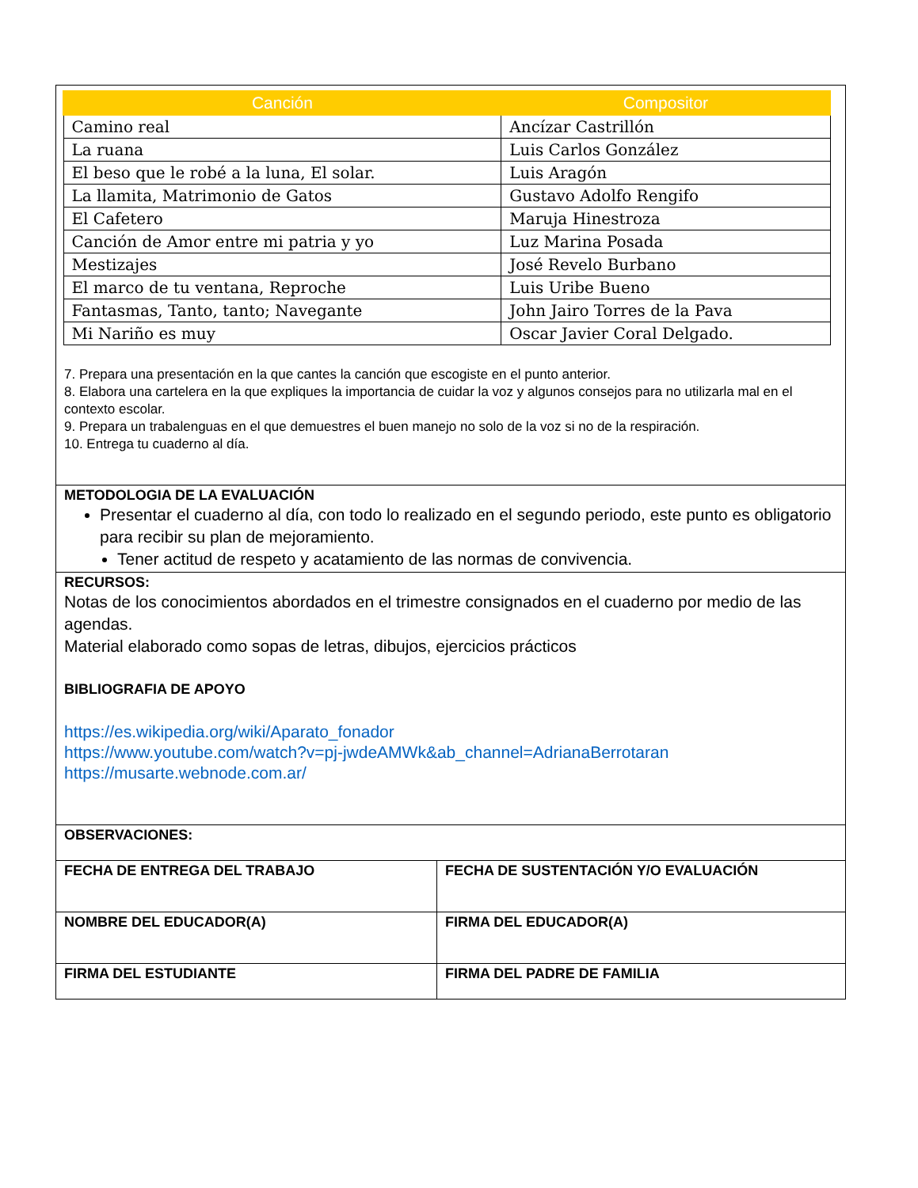| / Canción / Compositor / / --- / --- / / Camino real / Ancízar Castrillón / / La ruana / Luis Carlos González / / El beso que le robé a la luna, El solar. / Luis Aragón / / La llamita, Matrimonio de Gatos / Gustavo Adolfo Rengifo / / El Cafetero / Maruja Hinestroza / / Canción de Amor entre mi patria y yo / Luz Marina Posada / / Mestizajes / José Revelo Burbano / / El marco de tu ventana, Reproche / Luis Uribe Bueno / / Fantasmas, Tanto, tanto; Navegante / John Jairo Torres de la Pava / / Mi Nariño es muy / Oscar Javier Coral Delgado. / 7. Prepara una presentación en la que cantes la canción que escogiste en el punto anterior. 8. Elabora una cartelera en la que expliques la importancia de cuidar la voz y algunos consejos para no utilizarla mal en el contexto escolar. 9. Prepara un trabalenguas en el que demuestres el buen manejo no solo de la voz si no de la respiración. 10. Entrega tu cuaderno al día. | |
| METODOLOGIA DE LA EVALUACIÓN Presentar el cuaderno al día, con todo lo realizado en el segundo periodo, este punto es obligatorio para recibir su plan de mejoramiento. Tener actitud de respeto y acatamiento de las normas de convivencia. | |
| RECURSOS: Notas de los conocimientos abordados en el trimestre consignados en el cuaderno por medio de las agendas. Material elaborado como sopas de letras, dibujos, ejercicios prácticos BIBLIOGRAFIA DE APOYO https://es.wikipedia.org/wiki/Aparato_fonador https://www.youtube.com/watch?v=pj-jwdeAMWk&ab_channel=AdrianaBerrotaran https://musarte.webnode.com.ar/ | |
| OBSERVACIONES: | |
| FECHA DE ENTREGA DEL TRABAJO | FECHA DE SUSTENTACIÓN Y/O EVALUACIÓN |
| NOMBRE DEL EDUCADOR(A) | FIRMA DEL EDUCADOR(A) |
| FIRMA DEL ESTUDIANTE | FIRMA DEL PADRE DE FAMILIA |